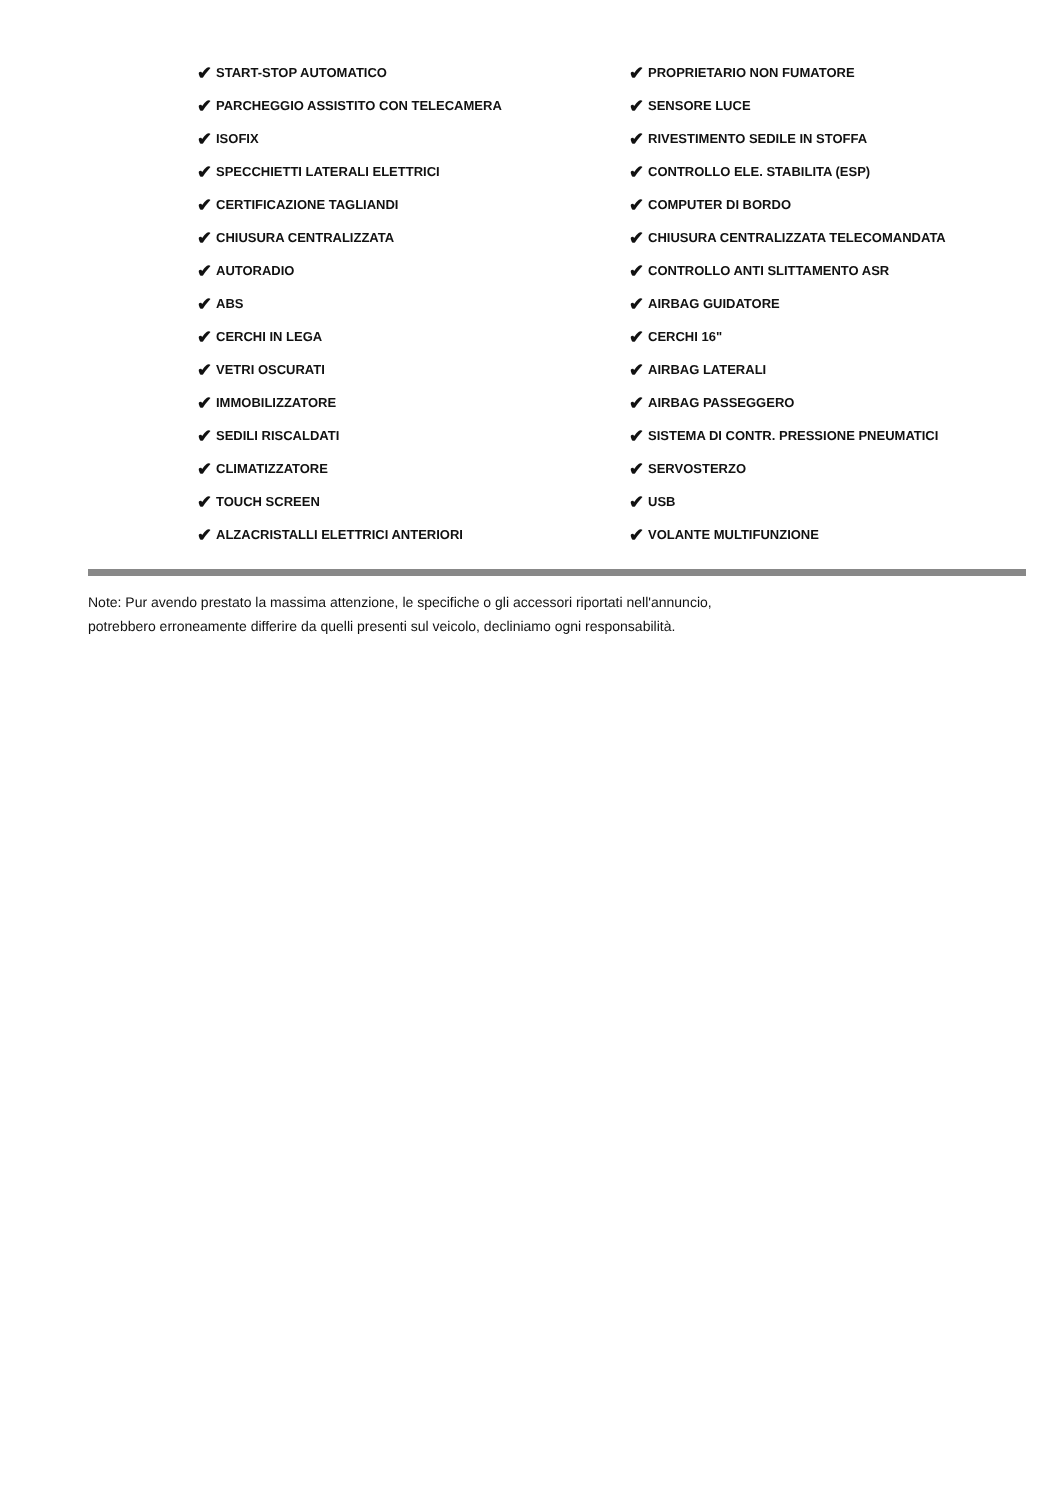✔ START-STOP AUTOMATICO
✔ PARCHEGGIO ASSISTITO CON TELECAMERA
✔ ISOFIX
✔ SPECCHIETTI LATERALI ELETTRICI
✔ CERTIFICAZIONE TAGLIANDI
✔ CHIUSURA CENTRALIZZATA
✔ AUTORADIO
✔ ABS
✔ CERCHI IN LEGA
✔ VETRI OSCURATI
✔ IMMOBILIZZATORE
✔ SEDILI RISCALDATI
✔ CLIMATIZZATORE
✔ TOUCH SCREEN
✔ ALZACRISTALLI ELETTRICI ANTERIORI
✔ PROPRIETARIO NON FUMATORE
✔ SENSORE LUCE
✔ RIVESTIMENTO SEDILE IN STOFFA
✔ CONTROLLO ELE. STABILITA (ESP)
✔ COMPUTER DI BORDO
✔ CHIUSURA CENTRALIZZATA TELECOMANDATA
✔ CONTROLLO ANTI SLITTAMENTO ASR
✔ AIRBAG GUIDATORE
✔ CERCHI 16"
✔ AIRBAG LATERALI
✔ AIRBAG PASSEGGERO
✔ SISTEMA DI CONTR. PRESSIONE PNEUMATICI
✔ SERVOSTERZO
✔ USB
✔ VOLANTE MULTIFUNZIONE
Note: Pur avendo prestato la massima attenzione, le specifiche o gli accessori riportati nell'annuncio,
potrebbero erroneamente differire da quelli presenti sul veicolo, decliniamo ogni responsabilità.